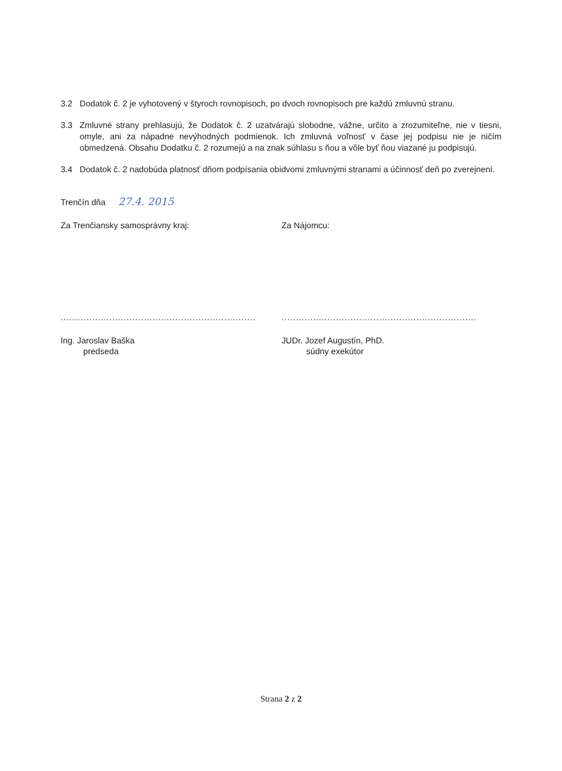3.2 Dodatok č. 2 je vyhotovený v štyroch rovnopisoch, po dvoch rovnopisoch pre každú zmluvnú stranu.
3.3 Zmluvné strany prehlasujú, že Dodatok č. 2 uzatvárajú slobodne, vážne, určito a zrozumiteľne, nie v tiesni, omyle, ani za nápadne nevýhodných podmienok. Ich zmluvná voľnosť v čase jej podpisu nie je ničím obmedzená. Obsahu Dodatku č. 2 rozumejú a na znak súhlasu s ňou a vôle byť ňou viazané ju podpisujú.
3.4 Dodatok č. 2 nadobúda platnosť dňom podpísania obidvomi zmluvnými stranami a účinnosť deň po zverejnení.
Trenčín dňa 27.4. 2015
Za Trenčiansky samosprávny kraj: Za Nájomcu:
....................................................................
....................................................................
Ing. Jaroslav Baška
predseda
JUDr. Jozef Augustín, PhD.
súdny exekútor
Strana 2 z 2